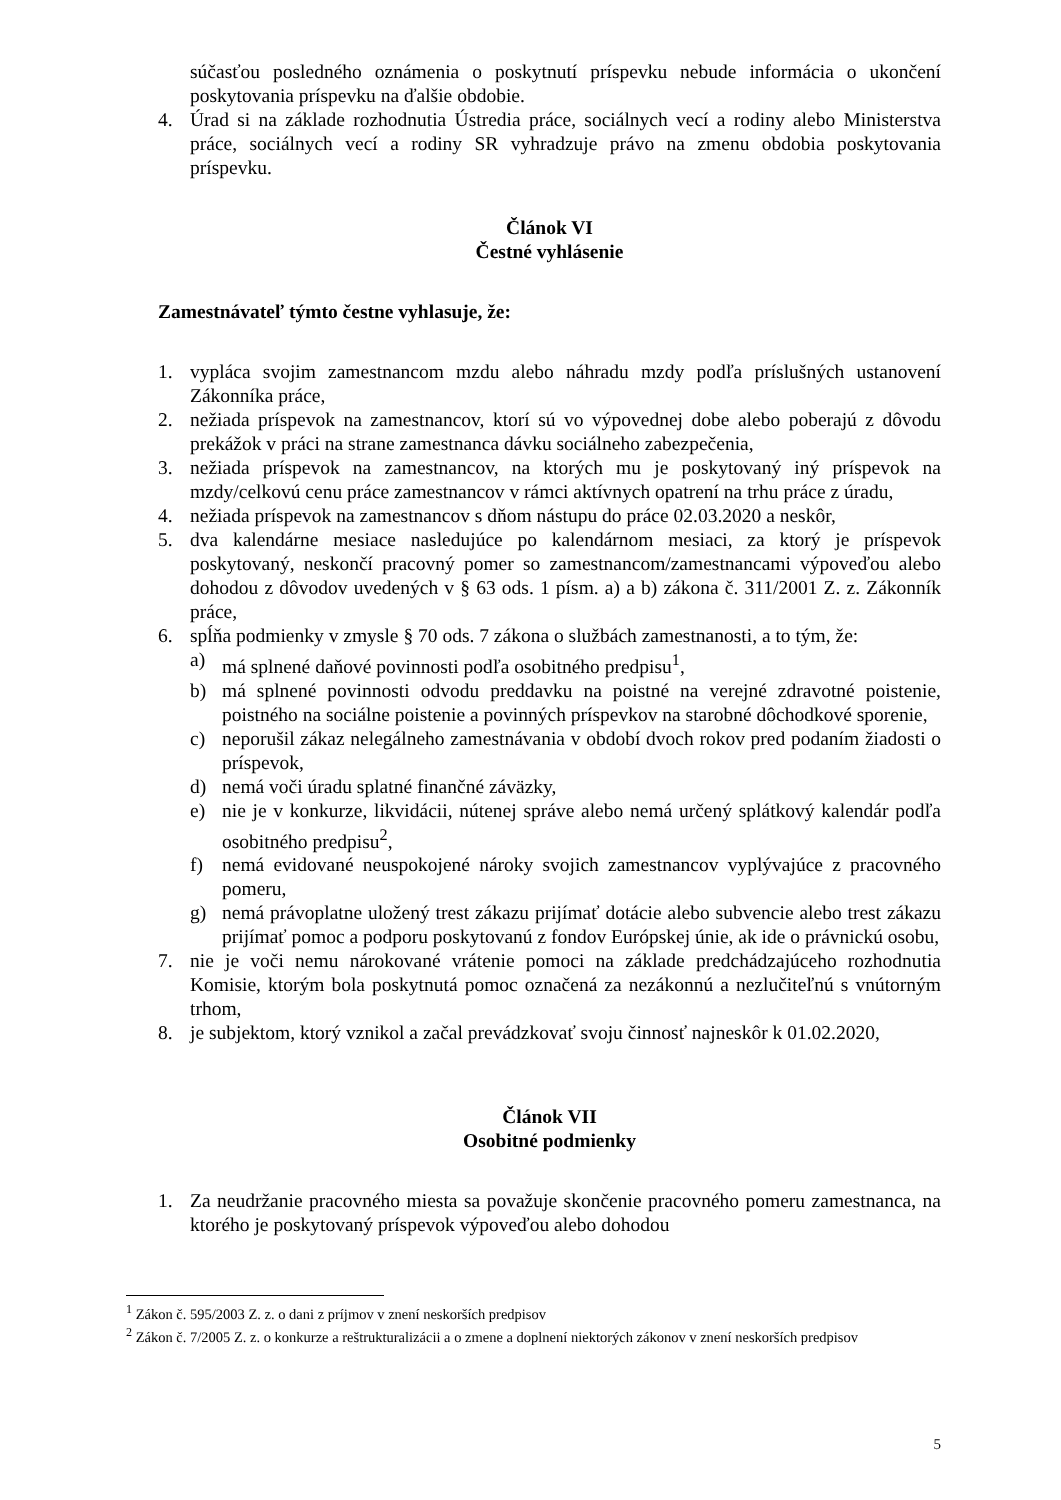súčasťou posledného oznámenia o poskytnutí príspevku nebude informácia o ukončení poskytovania príspevku na ďalšie obdobie.
4. Úrad si na základe rozhodnutia Ústredia práce, sociálnych vecí a rodiny alebo Ministerstva práce, sociálnych vecí a rodiny SR vyhradzuje právo na zmenu obdobia poskytovania príspevku.
Článok VI
Čestné vyhlásenie
Zamestnávateľ týmto čestne vyhlasuje, že:
1. vypláca svojim zamestnancom mzdu alebo náhradu mzdy podľa príslušných ustanovení Zákonníka práce,
2. nežiada príspevok na zamestnancov, ktorí sú vo výpovednej dobe alebo poberajú z dôvodu prekážok v práci na strane zamestnanca dávku sociálneho zabezpečenia,
3. nežiada príspevok na zamestnancov, na ktorých mu je poskytovaný iný príspevok na mzdy/celkovú cenu práce zamestnancov v rámci aktívnych opatrení na trhu práce z úradu,
4. nežiada príspevok na zamestnancov s dňom nástupu do práce 02.03.2020 a neskôr,
5. dva kalendárne mesiace nasledujúce po kalendárnom mesiaci, za ktorý je príspevok poskytovaný, neskončí pracovný pomer so zamestnancom/zamestnancami výpoveďou alebo dohodou z dôvodov uvedených v § 63 ods. 1 písm. a) a b) zákona č. 311/2001 Z. z. Zákonník práce,
6. spĺňa podmienky v zmysle § 70 ods. 7 zákona o službách zamestnanosti, a to tým, že:
a) má splnené daňové povinnosti podľa osobitného predpisu<sup>1</sup>,
b) má splnené povinnosti odvodu preddavku na poistné na verejné zdravotné poistenie, poistného na sociálne poistenie a povinných príspevkov na starobné dôchodkové sporenie,
c) neporušil zákaz nelegálneho zamestnávania v období dvoch rokov pred podaním žiadosti o príspevok,
d) nemá voči úradu splatné finančné záväzky,
e) nie je v konkurze, likvidácii, nútenej správe alebo nemá určený splátkový kalendár podľa osobitného predpisu<sup>2</sup>,
f) nemá evidované neuspokojené nároky svojich zamestnancov vyplývajúce z pracovného pomeru,
g) nemá právoplatne uložený trest zákazu prijímať dotácie alebo subvencie alebo trest zákazu prijímať pomoc a podporu poskytovanú z fondov Európskej únie, ak ide o právnickú osobu,
7. nie je voči nemu nárokované vrátenie pomoci na základe predchádzajúceho rozhodnutia Komisie, ktorým bola poskytnutá pomoc označená za nezákonnú a nezlučiteľnú s vnútorným trhom,
8. je subjektom, ktorý vznikol a začal prevádzkovať svoju činnosť najneskôr k 01.02.2020,
Článok VII
Osobitné podmienky
1. Za neudržanie pracovného miesta sa považuje skončenie pracovného pomeru zamestnanca, na ktorého je poskytovaný príspevok výpoveďou alebo dohodou
<sup>1</sup> Zákon č. 595/2003 Z. z. o dani z príjmov v znení neskorších predpisov
<sup>2</sup> Zákon č. 7/2005 Z. z. o konkurze a reštrukturalizácii a o zmene a doplnení niektorých zákonov v znení neskorších predpisov
5